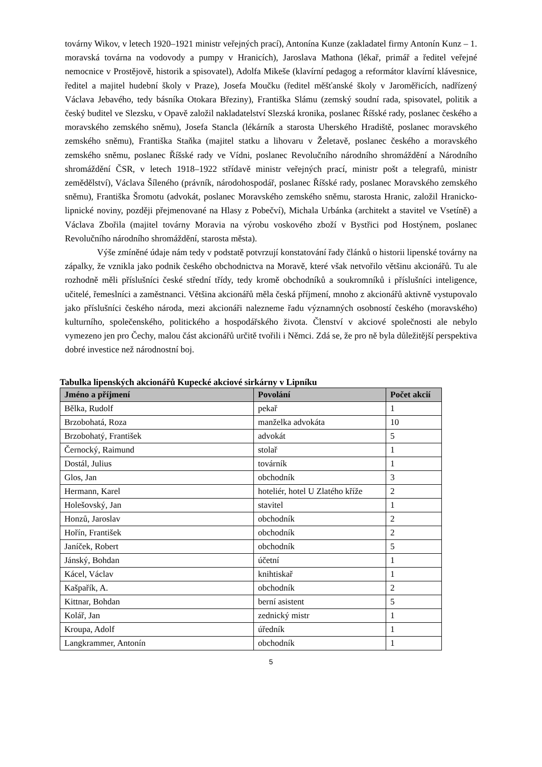továrny Wikov, v letech 1920–1921 ministr veřejných prací), Antonína Kunze (zakladatel firmy Antonín Kunz – 1. moravská továrna na vodovody a pumpy v Hranicích), Jaroslava Mathona (lékař, primář a ředitel veřejné nemocnice v Prostějově, historik a spisovatel), Adolfa Mikeše (klavírní pedagog a reformátor klavírní klávesnice, ředitel a majitel hudební školy v Praze), Josefa Moučku (ředitel měšťanské školy v Jaroměřicích, nadřízený Václava Jebavého, tedy básníka Otokara Březiny), Františka Slámu (zemský soudní rada, spisovatel, politik a český buditel ve Slezsku, v Opavě založil nakladatelství Slezská kronika, poslanec Říšské rady, poslanec českého a moravského zemského sněmu), Josefa Stancla (lékárník a starosta Uherského Hradiště, poslanec moravského zemského sněmu), Františka Staňka (majitel statku a lihovaru v Želetavě, poslanec českého a moravského zemského sněmu, poslanec Říšské rady ve Vídni, poslanec Revolučního národního shromáždění a Národního shromáždění ČSR, v letech 1918–1922 střídavě ministr veřejných prací, ministr pošt a telegrafů, ministr zemědělství), Václava Šíleného (právník, národohospodář, poslanec Říšské rady, poslanec Moravského zemského sněmu), Františka Šromotu (advokát, poslanec Moravského zemského sněmu, starosta Hranic, založil Hranicko-lipnické noviny, později přejmenované na Hlasy z Pobečví), Michala Urbánka (architekt a stavitel ve Vsetíně) a Václava Zbořila (majitel továrny Moravia na výrobu voskového zboží v Bystřici pod Hostýnem, poslanec Revolučního národního shromáždění, starosta města).
Výše zmíněné údaje nám tedy v podstatě potvrzují konstatování řady článků o historii lipenské továrny na zápalky, že vznikla jako podnik českého obchodnictva na Moravě, které však netvořilo většinu akcionářů. Tu ale rozhodně měli příslušníci české střední třídy, tedy kromě obchodníků a soukromníků i příslušníci inteligence, učitelé, řemeslníci a zaměstnanci. Většina akcionářů měla česká příjmení, mnoho z akcionářů aktivně vystupovalo jako příslušníci českého národa, mezi akcionáři nalezneme řadu významných osobností českého (moravského) kulturního, společenského, politického a hospodářského života. Členství v akciové společnosti ale nebylo vymezeno jen pro Čechy, malou část akcionářů určitě tvořili i Němci. Zdá se, že pro ně byla důležitější perspektiva dobré investice než národnostní boj.
Tabulka lipenských akcionářů Kupecké akciové sirkárny v Lipníku
| Jméno a příjmení | Povolání | Počet akcií |
| --- | --- | --- |
| Bělka, Rudolf | pekař | 1 |
| Brzobohatá, Roza | manželka advokáta | 10 |
| Brzobohatý, František | advokát | 5 |
| Černocký, Raimund | stolař | 1 |
| Dostál, Julius | továrník | 1 |
| Glos, Jan | obchodník | 3 |
| Hermann, Karel | hoteliér, hotel U Zlatého kříže | 2 |
| Holešovský, Jan | stavitel | 1 |
| Honzů, Jaroslav | obchodník | 2 |
| Hořín, František | obchodník | 2 |
| Janíček, Robert | obchodník | 5 |
| Jánský, Bohdan | účetní | 1 |
| Kácel, Václav | knihtiskař | 1 |
| Kašpařík, A. | obchodník | 2 |
| Kittnar, Bohdan | berní asistent | 5 |
| Kolář, Jan | zednický mistr | 1 |
| Kroupa, Adolf | úředník | 1 |
| Langkrammer, Antonín | obchodník | 1 |
5